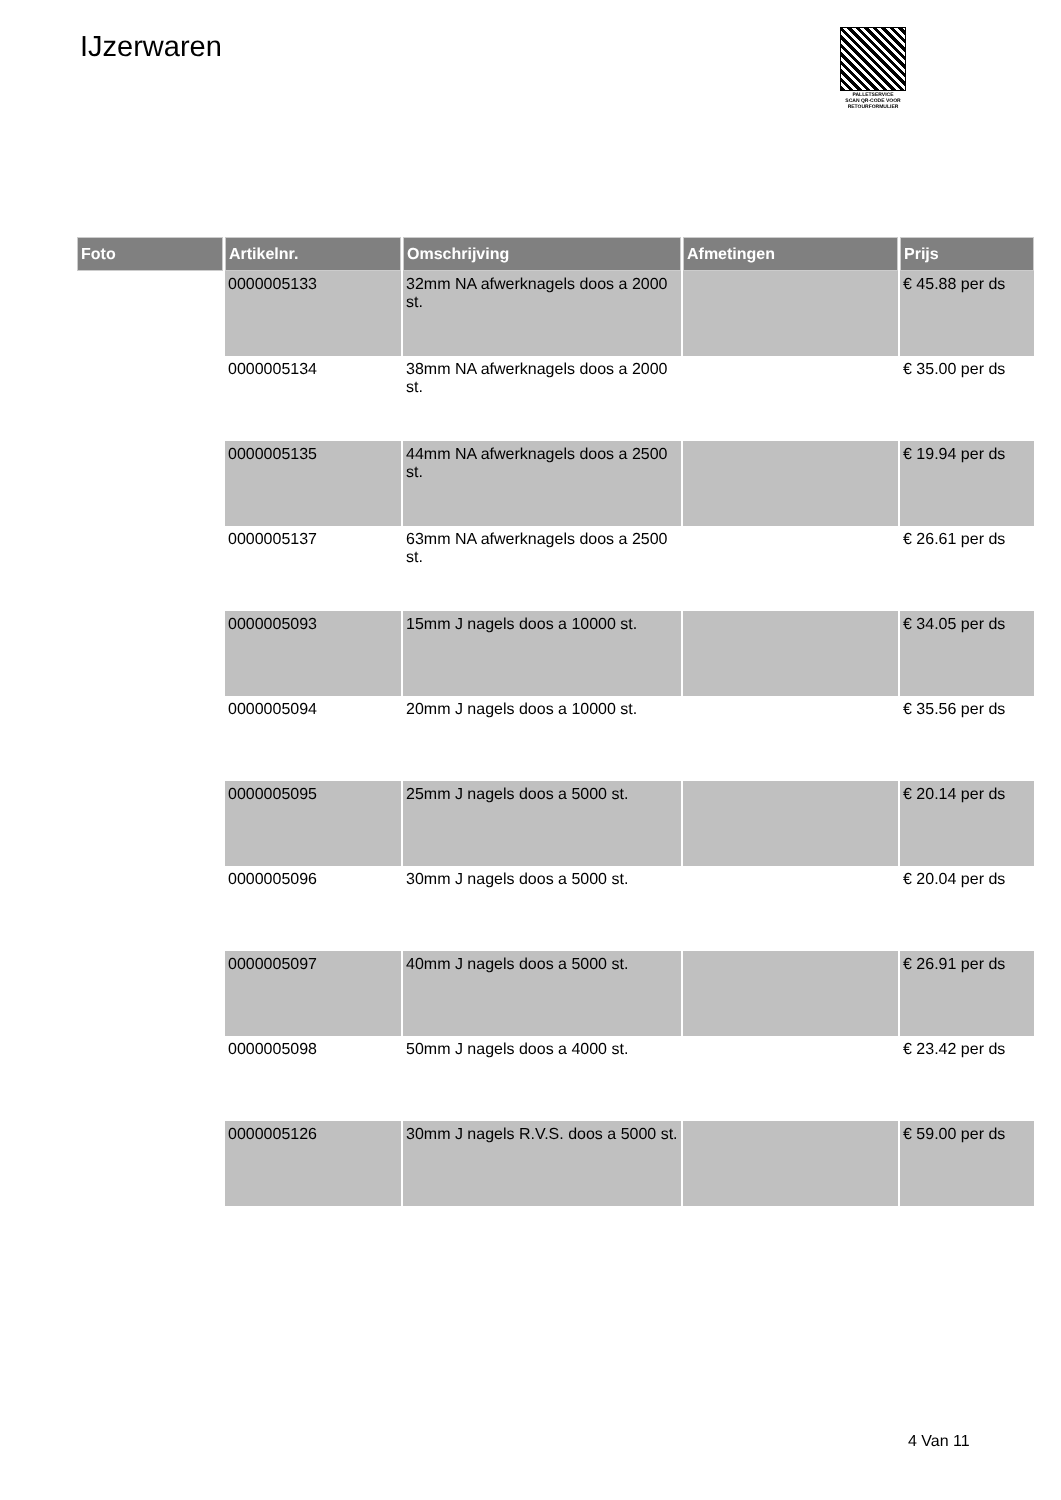IJzerwaren
PALLETSERVICE
SCAN QR-CODE VOOR RETOURFORMULIER
| Foto | Artikelnr. | Omschrijving | Afmetingen | Prijs |
| --- | --- | --- | --- | --- |
| | 0000005133 | 32mm NA afwerknagels doos a 2000 st. | | € 45.88 per ds |
| | 0000005134 | 38mm NA afwerknagels doos a 2000 st. | | € 35.00 per ds |
| | 0000005135 | 44mm NA afwerknagels doos a 2500 st. | | € 19.94 per ds |
| | 0000005137 | 63mm NA afwerknagels doos a 2500 st. | | € 26.61 per ds |
| | 0000005093 | 15mm J nagels doos a 10000 st. | | € 34.05 per ds |
| | 0000005094 | 20mm J nagels doos a 10000 st. | | € 35.56 per ds |
| | 0000005095 | 25mm J nagels doos a 5000 st. | | € 20.14 per ds |
| | 0000005096 | 30mm J nagels doos a 5000 st. | | € 20.04 per ds |
| | 0000005097 | 40mm J nagels doos a 5000 st. | | € 26.91 per ds |
| | 0000005098 | 50mm J nagels doos a 4000 st. | | € 23.42 per ds |
| | 0000005126 | 30mm J nagels R.V.S. doos a 5000 st. | | € 59.00 per ds |
4 Van 11